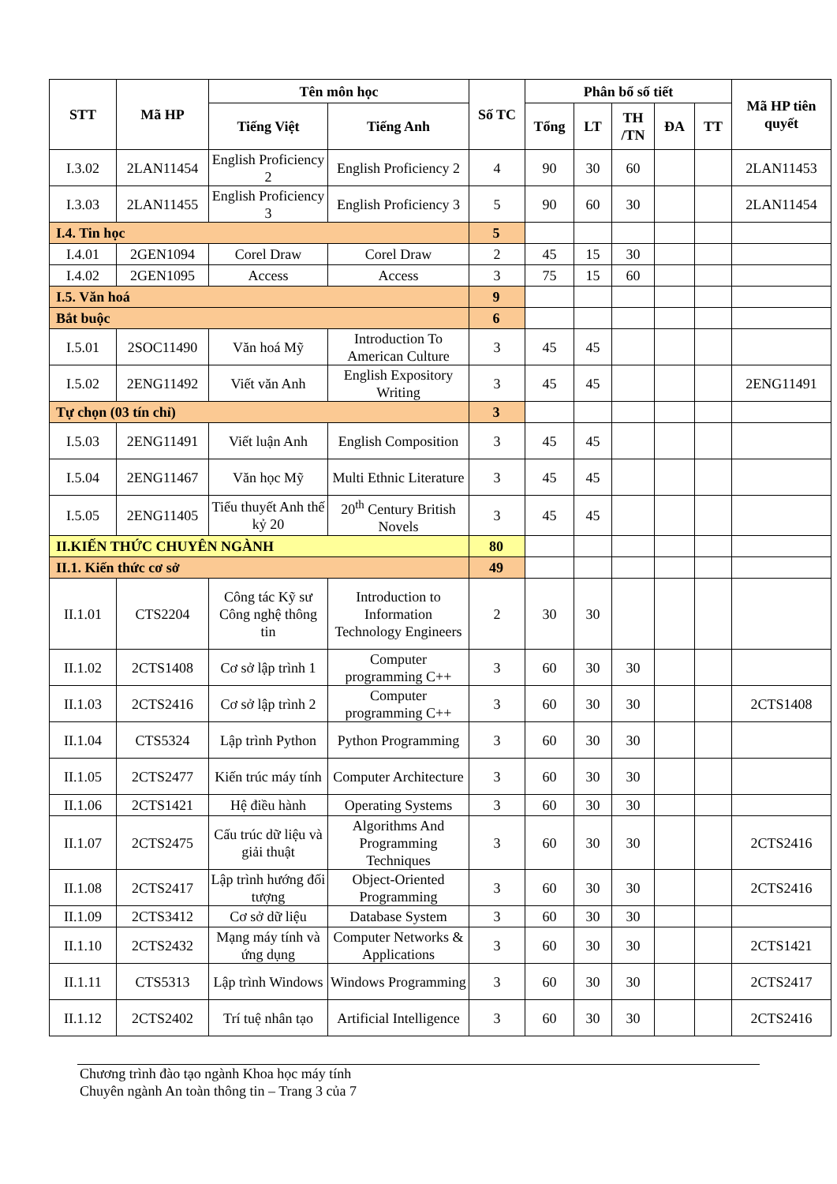| STT | Mã HP | Tên môn học | | Số TC | Phân bổ số tiết | | | | | Mã HP tiên quyết |
| --- | --- | --- | --- | --- | --- | --- | --- | --- | --- | --- |
| | | Tiếng Việt | Tiếng Anh | | Tổng | LT | TH /TN | ĐA | TT | |
| I.3.02 | 2LAN11454 | English Proficiency 2 | English Proficiency 2 | 4 | 90 | 30 | 60 | | | 2LAN11453 |
| I.3.03 | 2LAN11455 | English Proficiency 3 | English Proficiency 3 | 5 | 90 | 60 | 30 | | | 2LAN11454 |
| I.4. Tin học | | | | 5 | | | | | | |
| I.4.01 | 2GEN1094 | Corel Draw | Corel Draw | 2 | 45 | 15 | 30 | | | |
| I.4.02 | 2GEN1095 | Access | Access | 3 | 75 | 15 | 60 | | | |
| I.5. Văn hoá | | | | 9 | | | | | | |
| Bắt buộc | | | | 6 | | | | | | |
| I.5.01 | 2SOC11490 | Văn hoá Mỹ | Introduction To American Culture | 3 | 45 | 45 | | | | |
| I.5.02 | 2ENG11492 | Viết văn Anh | English Expository Writing | 3 | 45 | 45 | | | | 2ENG11491 |
| Tự chọn (03 tín chỉ) | | | | 3 | | | | | | |
| I.5.03 | 2ENG11491 | Viết luận Anh | English Composition | 3 | 45 | 45 | | | | |
| I.5.04 | 2ENG11467 | Văn học Mỹ | Multi Ethnic Literature | 3 | 45 | 45 | | | | |
| I.5.05 | 2ENG11405 | Tiểu thuyết Anh thế kỷ 20 | 20<sup>th</sup> Century British Novels | 3 | 45 | 45 | | | | |
| II.KIẾN THỨC CHUYÊN NGÀNH | | | | 80 | | | | | | |
| II.1. Kiến thức cơ sở | | | | 49 | | | | | | |
| II.1.01 | CTS2204 | Công tác Kỹ sư Công nghệ thông tin | Introduction to Information Technology Engineers | 2 | 30 | 30 | | | | |
| II.1.02 | 2CTS1408 | Cơ sở lập trình 1 | Computer programming C++ | 3 | 60 | 30 | 30 | | | |
| II.1.03 | 2CTS2416 | Cơ sở lập trình 2 | Computer programming C++ | 3 | 60 | 30 | 30 | | | 2CTS1408 |
| II.1.04 | CTS5324 | Lập trình Python | Python Programming | 3 | 60 | 30 | 30 | | | |
| II.1.05 | 2CTS2477 | Kiến trúc máy tính | Computer Architecture | 3 | 60 | 30 | 30 | | | |
| II.1.06 | 2CTS1421 | Hệ điều hành | Operating Systems | 3 | 60 | 30 | 30 | | | |
| II.1.07 | 2CTS2475 | Cấu trúc dữ liệu và giải thuật | Algorithms And Programming Techniques | 3 | 60 | 30 | 30 | | | 2CTS2416 |
| II.1.08 | 2CTS2417 | Lập trình hướng đối tượng | Object-Oriented Programming | 3 | 60 | 30 | 30 | | | 2CTS2416 |
| II.1.09 | 2CTS3412 | Cơ sở dữ liệu | Database System | 3 | 60 | 30 | 30 | | | |
| II.1.10 | 2CTS2432 | Mạng máy tính và ứng dụng | Computer Networks & Applications | 3 | 60 | 30 | 30 | | | 2CTS1421 |
| II.1.11 | CTS5313 | Lập trình Windows | Windows Programming | 3 | 60 | 30 | 30 | | | 2CTS2417 |
| II.1.12 | 2CTS2402 | Trí tuệ nhân tạo | Artificial Intelligence | 3 | 60 | 30 | 30 | | | 2CTS2416 |
Chương trình đào tạo ngành Khoa học máy tính
Chuyên ngành An toàn thông tin – Trang 3 của 7